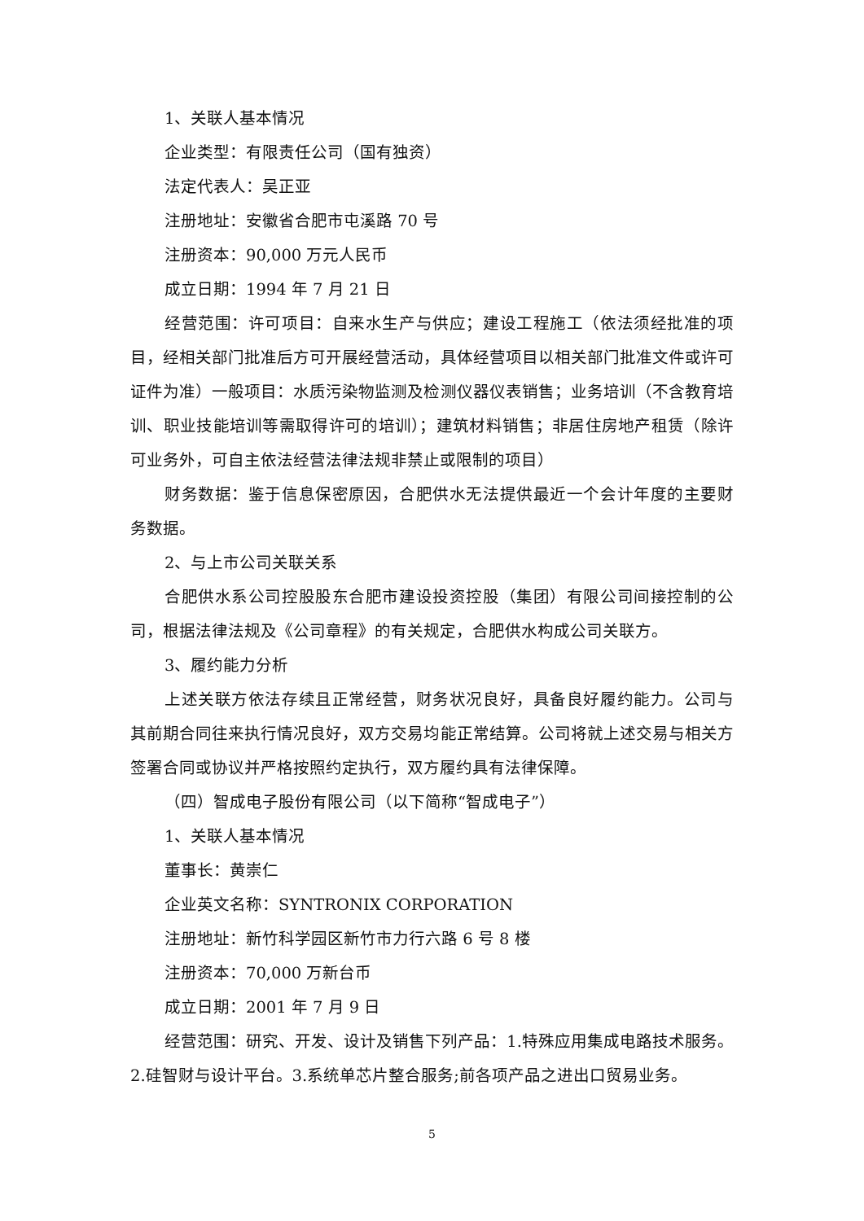1、关联人基本情况
企业类型：有限责任公司（国有独资）
法定代表人：吴正亚
注册地址：安徽省合肥市屯溪路 70 号
注册资本：90,000 万元人民币
成立日期：1994 年 7 月 21 日
经营范围：许可项目：自来水生产与供应；建设工程施工（依法须经批准的项目，经相关部门批准后方可开展经营活动，具体经营项目以相关部门批准文件或许可证件为准）一般项目：水质污染物监测及检测仪器仪表销售；业务培训（不含教育培训、职业技能培训等需取得许可的培训）；建筑材料销售；非居住房地产租赁（除许可业务外，可自主依法经营法律法规非禁止或限制的项目）
财务数据：鉴于信息保密原因，合肥供水无法提供最近一个会计年度的主要财务数据。
2、与上市公司关联关系
合肥供水系公司控股股东合肥市建设投资控股（集团）有限公司间接控制的公司，根据法律法规及《公司章程》的有关规定，合肥供水构成公司关联方。
3、履约能力分析
上述关联方依法存续且正常经营，财务状况良好，具备良好履约能力。公司与其前期合同往来执行情况良好，双方交易均能正常结算。公司将就上述交易与相关方签署合同或协议并严格按照约定执行，双方履约具有法律保障。
（四）智成电子股份有限公司（以下简称“智成电子”）
1、关联人基本情况
董事长：黄崇仁
企业英文名称：SYNTRONIX CORPORATION
注册地址：新竹科学园区新竹市力行六路 6 号 8 楼
注册资本：70,000 万新台币
成立日期：2001 年 7 月 9 日
经营范围：研究、开发、设计及销售下列产品：1.特殊应用集成电路技术服务。2.硅智财与设计平台。3.系统单芯片整合服务;前各项产品之进出口贸易业务。
5